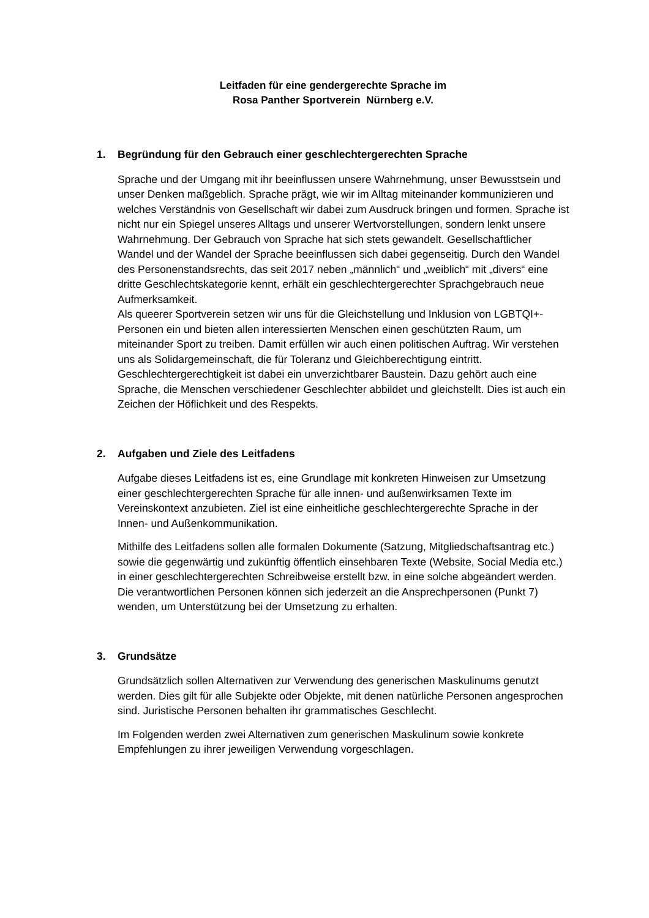Leitfaden für eine gendergerechte Sprache im
Rosa Panther Sportverein Nürnberg e.V.
1. Begründung für den Gebrauch einer geschlechtergerechten Sprache
Sprache und der Umgang mit ihr beeinflussen unsere Wahrnehmung, unser Bewusstsein und unser Denken maßgeblich. Sprache prägt, wie wir im Alltag miteinander kommunizieren und welches Verständnis von Gesellschaft wir dabei zum Ausdruck bringen und formen. Sprache ist nicht nur ein Spiegel unseres Alltags und unserer Wertvorstellungen, sondern lenkt unsere Wahrnehmung. Der Gebrauch von Sprache hat sich stets gewandelt. Gesellschaftlicher Wandel und der Wandel der Sprache beeinflussen sich dabei gegenseitig. Durch den Wandel des Personenstandsrechts, das seit 2017 neben „männlich“ und „weiblich“ mit „divers“ eine dritte Geschlechtskategorie kennt, erhält ein geschlechtergerechter Sprachgebrauch neue Aufmerksamkeit.
Als queerer Sportverein setzen wir uns für die Gleichstellung und Inklusion von LGBTQI+-Personen ein und bieten allen interessierten Menschen einen geschützten Raum, um miteinander Sport zu treiben. Damit erfüllen wir auch einen politischen Auftrag. Wir verstehen uns als Solidargemeinschaft, die für Toleranz und Gleichberechtigung eintritt. Geschlechtergerechtigkeit ist dabei ein unverzichtbarer Baustein. Dazu gehört auch eine Sprache, die Menschen verschiedener Geschlechter abbildet und gleichstellt. Dies ist auch ein Zeichen der Höflichkeit und des Respekts.
2. Aufgaben und Ziele des Leitfadens
Aufgabe dieses Leitfadens ist es, eine Grundlage mit konkreten Hinweisen zur Umsetzung einer geschlechtergerechten Sprache für alle innen- und außenwirksamen Texte im Vereinskontext anzubieten. Ziel ist eine einheitliche geschlechtergerechte Sprache in der Innen- und Außenkommunikation.
Mithilfe des Leitfadens sollen alle formalen Dokumente (Satzung, Mitgliedschaftsantrag etc.) sowie die gegenwärtig und zukünftig öffentlich einsehbaren Texte (Website, Social Media etc.) in einer geschlechtergerechten Schreibweise erstellt bzw. in eine solche abgeändert werden. Die verantwortlichen Personen können sich jederzeit an die Ansprechpersonen (Punkt 7) wenden, um Unterstützung bei der Umsetzung zu erhalten.
3. Grundsätze
Grundsätzlich sollen Alternativen zur Verwendung des generischen Maskulinums genutzt werden. Dies gilt für alle Subjekte oder Objekte, mit denen natürliche Personen angesprochen sind. Juristische Personen behalten ihr grammatisches Geschlecht.
Im Folgenden werden zwei Alternativen zum generischen Maskulinum sowie konkrete Empfehlungen zu ihrer jeweiligen Verwendung vorgeschlagen.